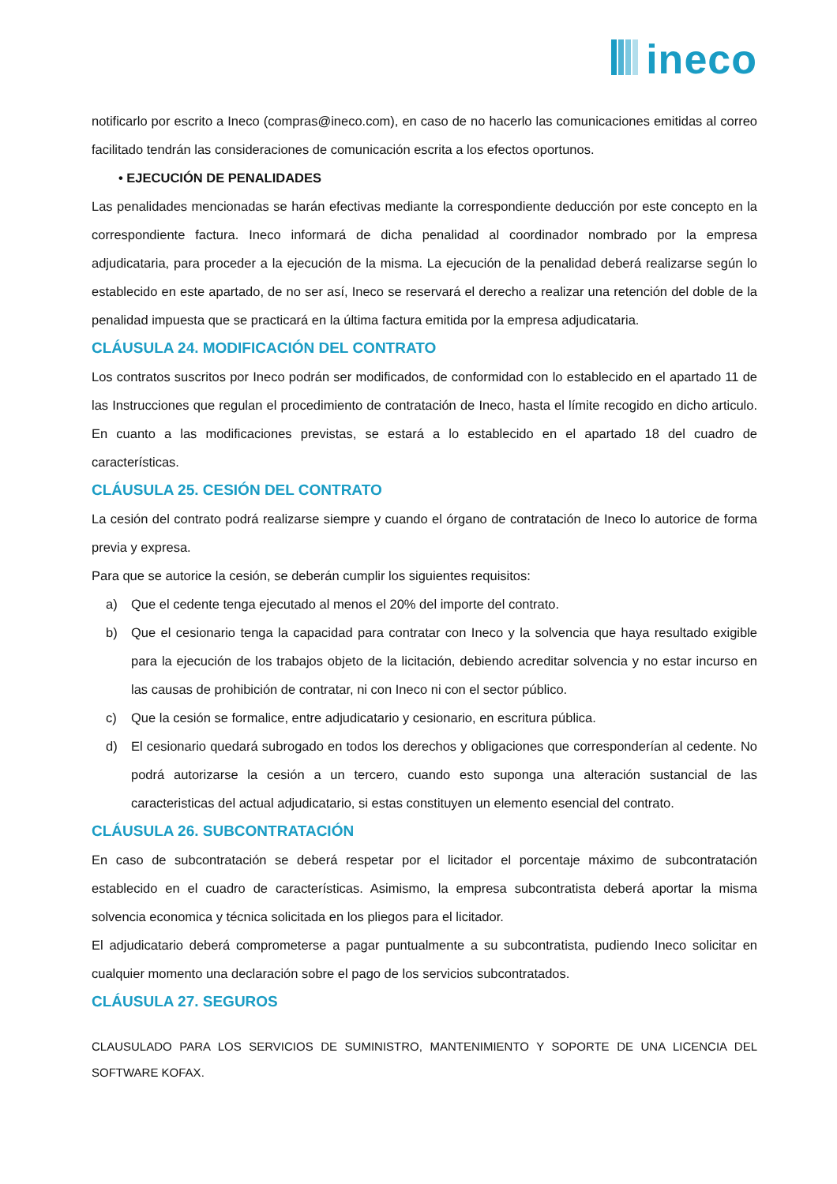ineco
notificarlo por escrito a Ineco (compras@ineco.com), en caso de no hacerlo las comunicaciones emitidas al correo facilitado tendrán las consideraciones de comunicación escrita a los efectos oportunos.
• EJECUCIÓN DE PENALIDADES
Las penalidades mencionadas se harán efectivas mediante la correspondiente deducción por este concepto en la correspondiente factura. Ineco informará de dicha penalidad al coordinador nombrado por la empresa adjudicataria, para proceder a la ejecución de la misma. La ejecución de la penalidad deberá realizarse según lo establecido en este apartado, de no ser así, Ineco se reservará el derecho a realizar una retención del doble de la penalidad impuesta que se practicará en la última factura emitida por la empresa adjudicataria.
CLÁUSULA 24. MODIFICACIÓN DEL CONTRATO
Los contratos suscritos por Ineco podrán ser modificados, de conformidad con lo establecido en el apartado 11 de las Instrucciones que regulan el procedimiento de contratación de Ineco, hasta el límite recogido en dicho articulo. En cuanto a las modificaciones previstas, se estará a lo establecido en el apartado 18 del cuadro de características.
CLÁUSULA 25. CESIÓN DEL CONTRATO
La cesión del contrato podrá realizarse siempre y cuando el órgano de contratación de Ineco lo autorice de forma previa y expresa.
Para que se autorice la cesión, se deberán cumplir los siguientes requisitos:
a) Que el cedente tenga ejecutado al menos el 20% del importe del contrato.
b) Que el cesionario tenga la capacidad para contratar con Ineco y la solvencia que haya resultado exigible para la ejecución de los trabajos objeto de la licitación, debiendo acreditar solvencia y no estar incurso en las causas de prohibición de contratar, ni con Ineco ni con el sector público.
c) Que la cesión se formalice, entre adjudicatario y cesionario, en escritura pública.
d) El cesionario quedará subrogado en todos los derechos y obligaciones que corresponderían al cedente. No podrá autorizarse la cesión a un tercero, cuando esto suponga una alteración sustancial de las caracteristicas del actual adjudicatario, si estas constituyen un elemento esencial del contrato.
CLÁUSULA 26. SUBCONTRATACIÓN
En caso de subcontratación se deberá respetar por el licitador el porcentaje máximo de subcontratación establecido en el cuadro de características. Asimismo, la empresa subcontratista deberá aportar la misma solvencia economica y técnica solicitada en los pliegos para el licitador.
El adjudicatario deberá comprometerse a pagar puntualmente a su subcontratista, pudiendo Ineco solicitar en cualquier momento una declaración sobre el pago de los servicios subcontratados.
CLÁUSULA 27. SEGUROS
CLAUSULADO PARA LOS SERVICIOS DE SUMINISTRO, MANTENIMIENTO Y SOPORTE DE UNA LICENCIA DEL SOFTWARE KOFAX.